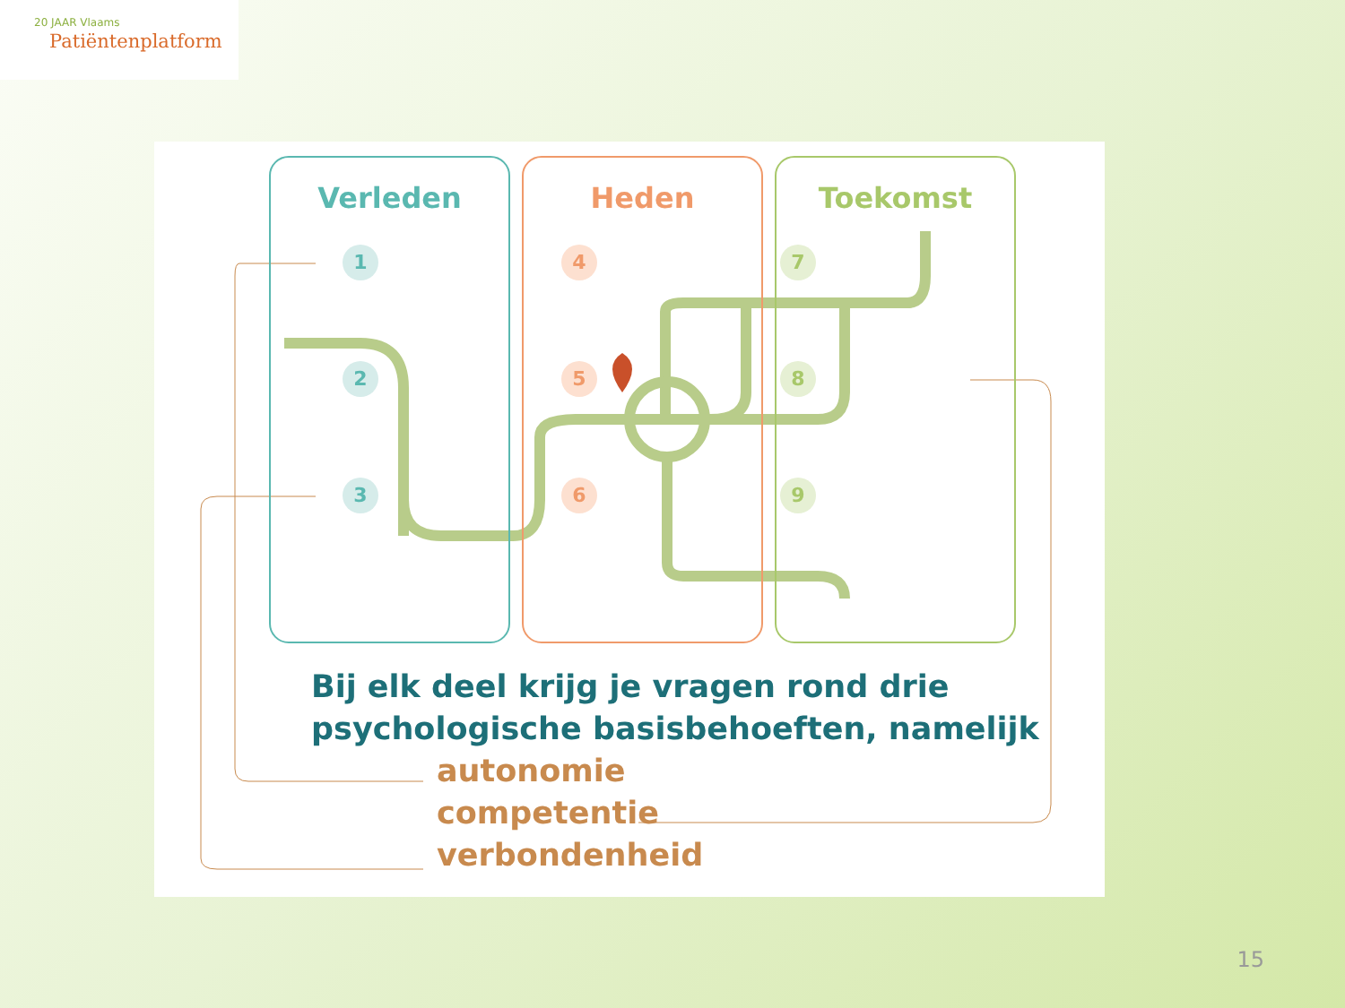20 JAAR Vlaams
Patiëntenplatform
Verleden Heden Toekomst
1
2
3
4
5
6
7
8
9
Bij elk deel krijg je vragen rond drie
psychologische basisbehoeften, namelijk
autonomie
competentie
verbondenheid
15